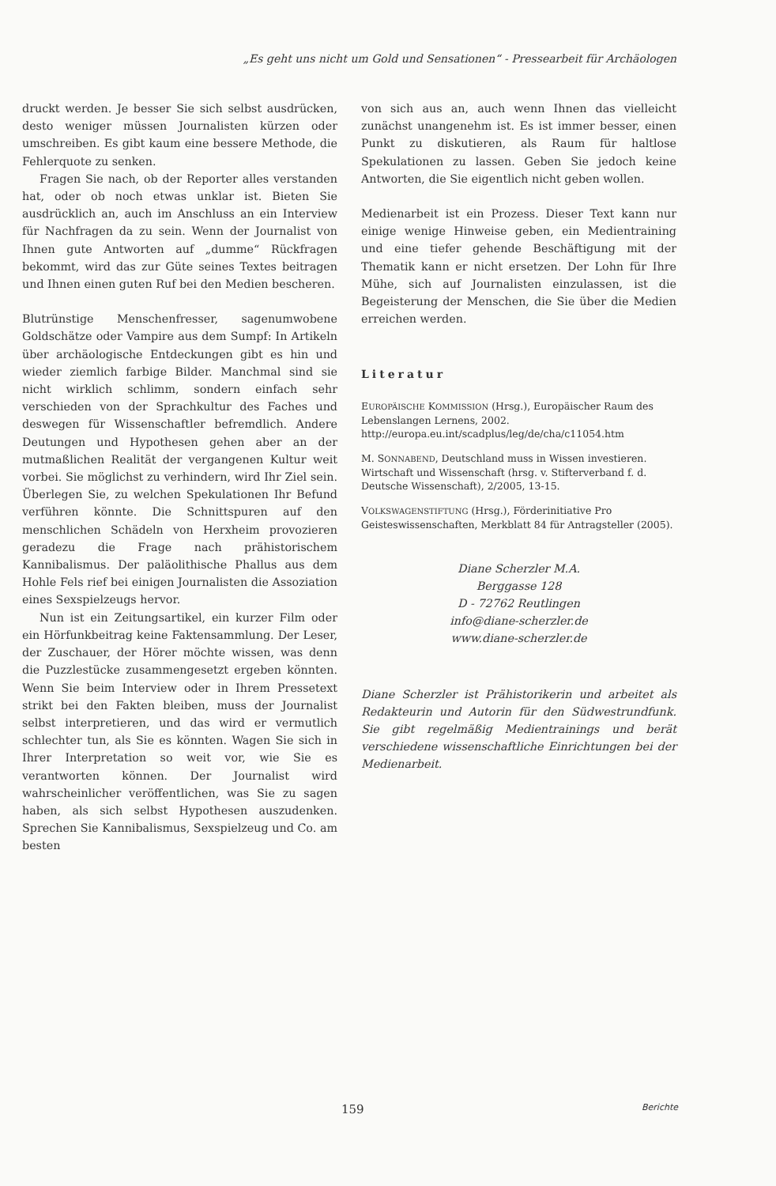„Es geht uns nicht um Gold und Sensationen“ - Pressearbeit für Archäologen
druckt werden. Je besser Sie sich selbst ausdrücken, desto weniger müssen Journalisten kürzen oder umschreiben. Es gibt kaum eine bessere Methode, die Fehlerquote zu senken.
Fragen Sie nach, ob der Reporter alles verstanden hat, oder ob noch etwas unklar ist. Bieten Sie ausdrücklich an, auch im Anschluss an ein Interview für Nachfragen da zu sein. Wenn der Journalist von Ihnen gute Antworten auf „dumme“ Rückfragen bekommt, wird das zur Güte seines Textes beitragen und Ihnen einen guten Ruf bei den Medien bescheren.
Blutrünstige Menschenfresser, sagenumwobene Goldschätze oder Vampire aus dem Sumpf: In Artikeln über archäologische Entdeckungen gibt es hin und wieder ziemlich farbige Bilder. Manchmal sind sie nicht wirklich schlimm, sondern einfach sehr verschieden von der Sprachkultur des Faches und deswegen für Wissenschaftler befremdlich. Andere Deutungen und Hypothesen gehen aber an der mutmaßlichen Realität der vergangenen Kultur weit vorbei. Sie möglichst zu verhindern, wird Ihr Ziel sein. Überlegen Sie, zu welchen Spekulationen Ihr Befund verführen könnte. Die Schnittspuren auf den menschlichen Schädeln von Herxheim provozieren geradezu die Frage nach prähistorischem Kannibalismus. Der paläolithische Phallus aus dem Hohle Fels rief bei einigen Journalisten die Assoziation eines Sexspielzeugs hervor.
Nun ist ein Zeitungsartikel, ein kurzer Film oder ein Hörfunkbeitrag keine Faktensammlung. Der Leser, der Zuschauer, der Hörer möchte wissen, was denn die Puzzlestücke zusammengesetzt ergeben könnten. Wenn Sie beim Interview oder in Ihrem Pressetext strikt bei den Fakten bleiben, muss der Journalist selbst interpretieren, und das wird er vermutlich schlechter tun, als Sie es könnten. Wagen Sie sich in Ihrer Interpretation so weit vor, wie Sie es verantworten können. Der Journalist wird wahrscheinlicher veröffentlichen, was Sie zu sagen haben, als sich selbst Hypothesen auszudenken. Sprechen Sie Kannibalismus, Sexspielzeug und Co. am besten
von sich aus an, auch wenn Ihnen das vielleicht zunächst unangenehm ist. Es ist immer besser, einen Punkt zu diskutieren, als Raum für haltlose Spekulationen zu lassen. Geben Sie jedoch keine Antworten, die Sie eigentlich nicht geben wollen.
Medienarbeit ist ein Prozess. Dieser Text kann nur einige wenige Hinweise geben, ein Medientraining und eine tiefer gehende Beschäftigung mit der Thematik kann er nicht ersetzen. Der Lohn für Ihre Mühe, sich auf Journalisten einzulassen, ist die Begeisterung der Menschen, die Sie über die Medien erreichen werden.
Literatur
EUROPÄISCHE KOMMISSION (Hrsg.), Europäischer Raum des Lebenslangen Lernens, 2002. http://europa.eu.int/scadplus/leg/de/cha/c11054.htm
M. SONNABEND, Deutschland muss in Wissen investieren. Wirtschaft und Wissenschaft (hrsg. v. Stifterverband f. d. Deutsche Wissenschaft), 2/2005, 13-15.
VOLKSWAGENSTIFTUNG (Hrsg.), Förderinitiative Pro Geisteswissenschaften, Merkblatt 84 für Antragsteller (2005).
Diane Scherzler M.A.
Berggasse 128
D - 72762 Reutlingen
info@diane-scherzler.de
www.diane-scherzler.de
Diane Scherzler ist Prähistorikerin und arbeitet als Redakteurin und Autorin für den Südwestrundfunk. Sie gibt regelmäßig Medientrainings und berät verschiedene wissenschaftliche Einrichtungen bei der Medienarbeit.
159 Berichte